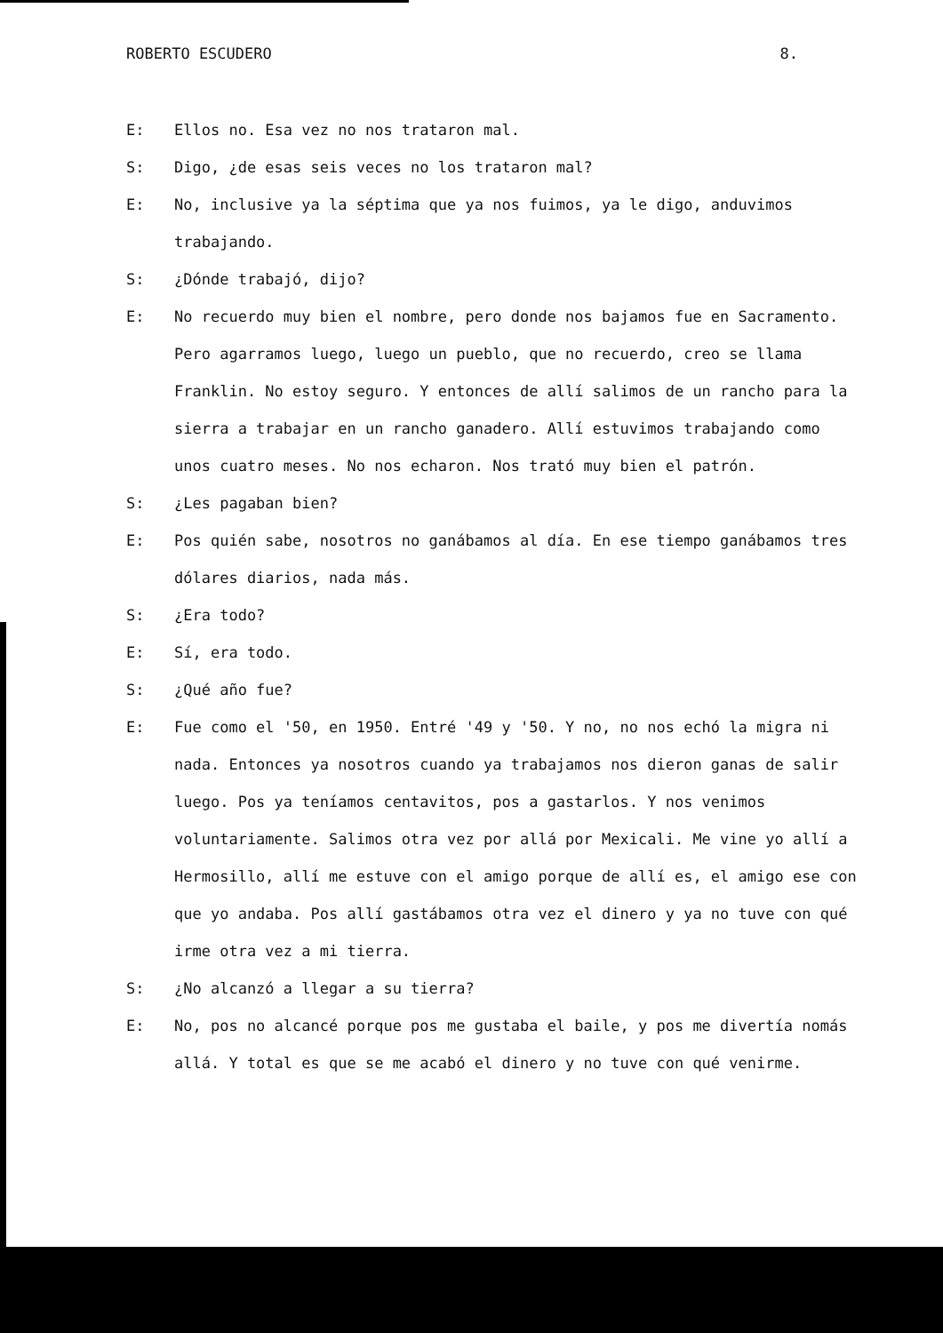ROBERTO ESCUDERO 8.
E: Ellos no. Esa vez no nos trataron mal.
S: Digo, ¿de esas seis veces no los trataron mal?
E: No, inclusive ya la séptima que ya nos fuimos, ya le digo, anduvimos trabajando.
S: ¿Dónde trabajó, dijo?
E: No recuerdo muy bien el nombre, pero donde nos bajamos fue en Sacramento. Pero agarramos luego, luego un pueblo, que no recuerdo, creo se llama Franklin. No estoy seguro. Y entonces de allí salimos de un rancho para la sierra a trabajar en un rancho ganadero. Allí estuvimos trabajando como unos cuatro meses. No nos echaron. Nos trató muy bien el patrón.
S: ¿Les pagaban bien?
E: Pos quién sabe, nosotros no ganábamos al día. En ese tiempo ganábamos tres dólares diarios, nada más.
S: ¿Era todo?
E: Sí, era todo.
S: ¿Qué año fue?
E: Fue como el '50, en 1950. Entré '49 y '50. Y no, no nos echó la migra ni nada. Entonces ya nosotros cuando ya trabajamos nos dieron ganas de salir luego. Pos ya teníamos centavitos, pos a gastarlos. Y nos venimos voluntariamente. Salimos otra vez por allá por Mexicali. Me vine yo allí a Hermosillo, allí me estuve con el amigo porque de allí es, el amigo ese con que yo andaba. Pos allí gastábamos otra vez el dinero y ya no tuve con qué irme otra vez a mi tierra.
S: ¿No alcanzó a llegar a su tierra?
E: No, pos no alcancé porque pos me gustaba el baile, y pos me divertía nomás allá. Y total es que se me acabó el dinero y no tuve con qué venirme.